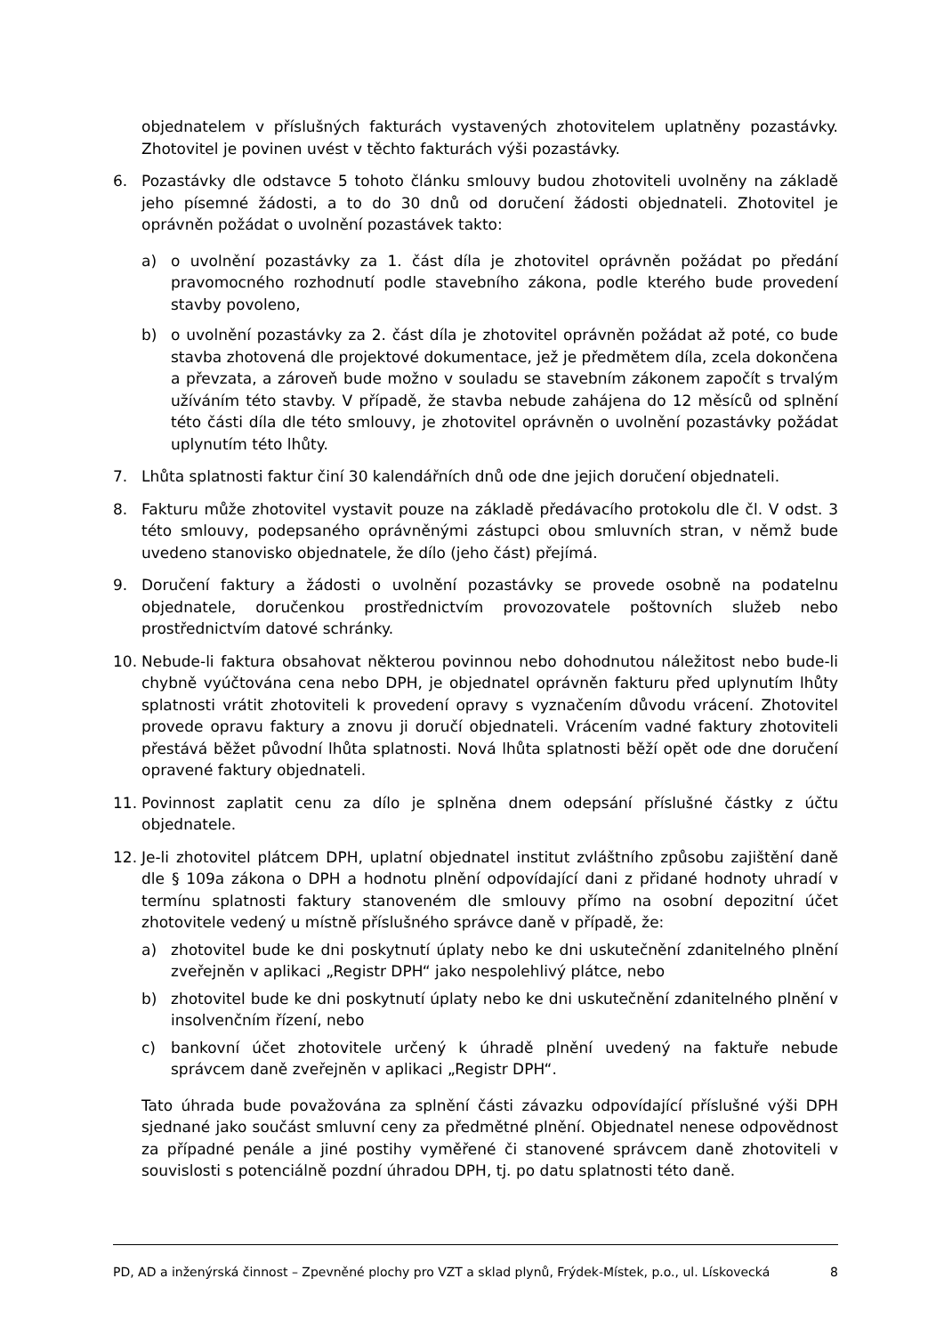objednatelem v příslušných fakturách vystavených zhotovitelem uplatněny pozastávky. Zhotovitel je povinen uvést v těchto fakturách výši pozastávky.
6. Pozastávky dle odstavce 5 tohoto článku smlouvy budou zhotoviteli uvolněny na základě jeho písemné žádosti, a to do 30 dnů od doručení žádosti objednateli. Zhotovitel je oprávněn požádat o uvolnění pozastávek takto:
a) o uvolnění pozastávky za 1. část díla je zhotovitel oprávněn požádat po předání pravomocného rozhodnutí podle stavebního zákona, podle kterého bude provedení stavby povoleno,
b) o uvolnění pozastávky za 2. část díla je zhotovitel oprávněn požádat až poté, co bude stavba zhotovená dle projektové dokumentace, jež je předmětem díla, zcela dokončena a převzata, a zároveň bude možno v souladu se stavebním zákonem započít s trvalým užíváním této stavby. V případě, že stavba nebude zahájena do 12 měsíců od splnění této části díla dle této smlouvy, je zhotovitel oprávněn o uvolnění pozastávky požádat uplynutím této lhůty.
7. Lhůta splatnosti faktur činí 30 kalendářních dnů ode dne jejich doručení objednateli.
8. Fakturu může zhotovitel vystavit pouze na základě předávacího protokolu dle čl. V odst. 3 této smlouvy, podepsaného oprávněnými zástupci obou smluvních stran, v němž bude uvedeno stanovisko objednatele, že dílo (jeho část) přejímá.
9. Doručení faktury a žádosti o uvolnění pozastávky se provede osobně na podatelnu objednatele, doručenkou prostřednictvím provozovatele poštovních služeb nebo prostřednictvím datové schránky.
10. Nebude-li faktura obsahovat některou povinnou nebo dohodnutou náležitost nebo bude-li chybně vyúčtována cena nebo DPH, je objednatel oprávněn fakturu před uplynutím lhůty splatnosti vrátit zhotoviteli k provedení opravy s vyznačením důvodu vrácení. Zhotovitel provede opravu faktury a znovu ji doručí objednateli. Vrácením vadné faktury zhotoviteli přestává běžet původní lhůta splatnosti. Nová lhůta splatnosti běží opět ode dne doručení opravené faktury objednateli.
11. Povinnost zaplatit cenu za dílo je splněna dnem odepsání příslušné částky z účtu objednatele.
12. Je-li zhotovitel plátcem DPH, uplatní objednatel institut zvláštního způsobu zajištění daně dle § 109a zákona o DPH a hodnotu plnění odpovídající dani z přidané hodnoty uhradí v termínu splatnosti faktury stanoveném dle smlouvy přímo na osobní depozitní účet zhotovitele vedený u místně příslušného správce daně v případě, že:
a) zhotovitel bude ke dni poskytnutí úplaty nebo ke dni uskutečnění zdanitelného plnění zveřejněn v aplikaci „Registr DPH“ jako nespolehlivý plátce, nebo
b) zhotovitel bude ke dni poskytnutí úplaty nebo ke dni uskutečnění zdanitelného plnění v insolvenčním řízení, nebo
c) bankovní účet zhotovitele určený k úhradě plnění uvedený na faktuře nebude správcem daně zveřejněn v aplikaci „Registr DPH“.
Tato úhrada bude považována za splnění části závazku odpovídající příslušné výši DPH sjednané jako součást smluvní ceny za předmětné plnění. Objednatel nenese odpovědnost za případné penále a jiné postihy vyměřené či stanovené správcem daně zhotoviteli v souvislosti s potenciálně pozdní úhradou DPH, tj. po datu splatnosti této daně.
PD, AD a inženýrská činnost – Zpevněné plochy pro VZT a sklad plynů, Frýdek-Místek, p.o., ul. Lískovecká 8